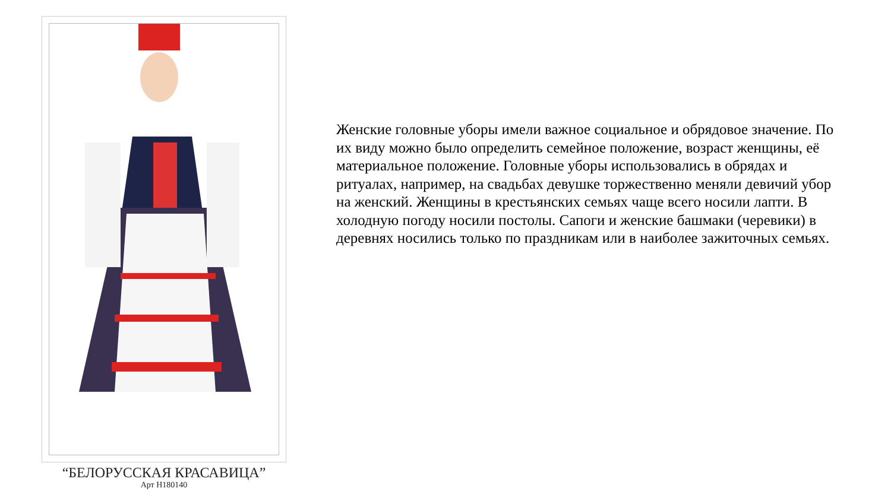“БЕЛОРУССКАЯ КРАСАВИЦА”
Арт Н180140
Женские головные уборы имели важное социальное и обрядовое значение. По их виду можно было определить семейное положение, возраст женщины, её материальное положение. Головные уборы использовались в обрядах и ритуалах, например, на свадьбах девушке торжественно меняли девичий убор на женский. Женщины в крестьянских семьях чаще всего носили лапти. В холодную погоду носили постолы. Сапоги и женские башмаки (черевики) в деревнях носились только по праздникам или в наиболее зажиточных семьях.